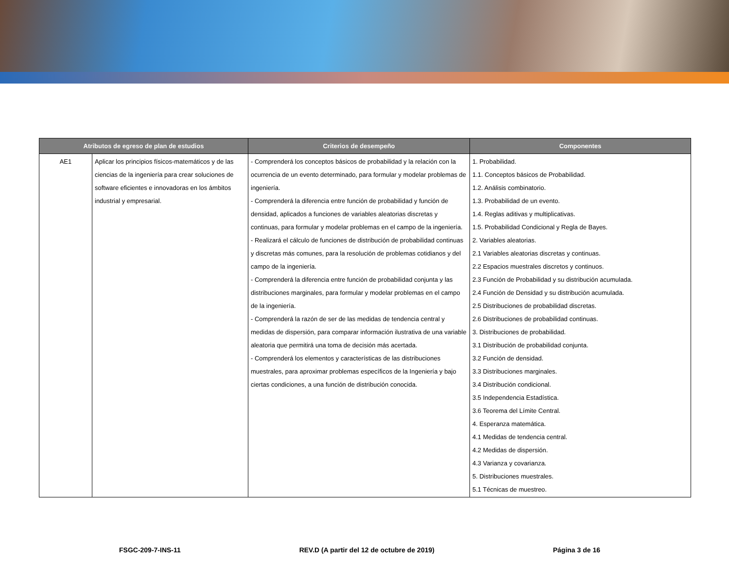| Atributos de egreso de plan de estudios | | Criterios de desempeño | Componentes |
| --- | --- | --- | --- |
| AE1 | Aplicar los principios físicos-matemáticos y de las ciencias de la ingeniería para crear soluciones de software eficientes e innovadoras en los ámbitos industrial y empresarial. | - Comprenderá los conceptos básicos de probabilidad y la relación con la ocurrencia de un evento determinado, para formular y modelar problemas de ingeniería. - Comprenderá la diferencia entre función de probabilidad y función de densidad, aplicados a funciones de variables aleatorias discretas y continuas, para formular y modelar problemas en el campo de la ingeniería. - Realizará el cálculo de funciones de distribución de probabilidad continuas y discretas más comunes, para la resolución de problemas cotidianos y del campo de la ingeniería. - Comprenderá la diferencia entre función de probabilidad conjunta y las distribuciones marginales, para formular y modelar problemas en el campo de la ingeniería. - Comprenderá la razón de ser de las medidas de tendencia central y medidas de dispersión, para comparar información ilustrativa de una variable aleatoria que permitirá una toma de decisión más acertada. - Comprenderá los elementos y características de las distribuciones muestrales, para aproximar problemas específicos de la Ingeniería y bajo ciertas condiciones, a una función de distribución conocida. | 1. Probabilidad. 1.1. Conceptos básicos de Probabilidad. 1.2. Análisis combinatorio. 1.3. Probabilidad de un evento. 1.4. Reglas aditivas y multiplicativas. 1.5. Probabilidad Condicional y Regla de Bayes. 2. Variables aleatorias. 2.1 Variables aleatorias discretas y continuas. 2.2 Espacios muestrales discretos y continuos. 2.3 Función de Probabilidad y su distribución acumulada. 2.4 Función de Densidad y su distribución acumulada. 2.5 Distribuciones de probabilidad discretas. 2.6 Distribuciones de probabilidad continuas. 3. Distribuciones de probabilidad. 3.1 Distribución de probabilidad conjunta. 3.2 Función de densidad. 3.3 Distribuciones marginales. 3.4 Distribución condicional. 3.5 Independencia Estadística. 3.6 Teorema del Límite Central. 4. Esperanza matemática. 4.1 Medidas de tendencia central. 4.2 Medidas de dispersión. 4.3 Varianza y covarianza. 5. Distribuciones muestrales. 5.1 Técnicas de muestreo. |
FSGC-209-7-INS-11 REV.D (A partir del 12 de octubre de 2019) Página 3 de 16